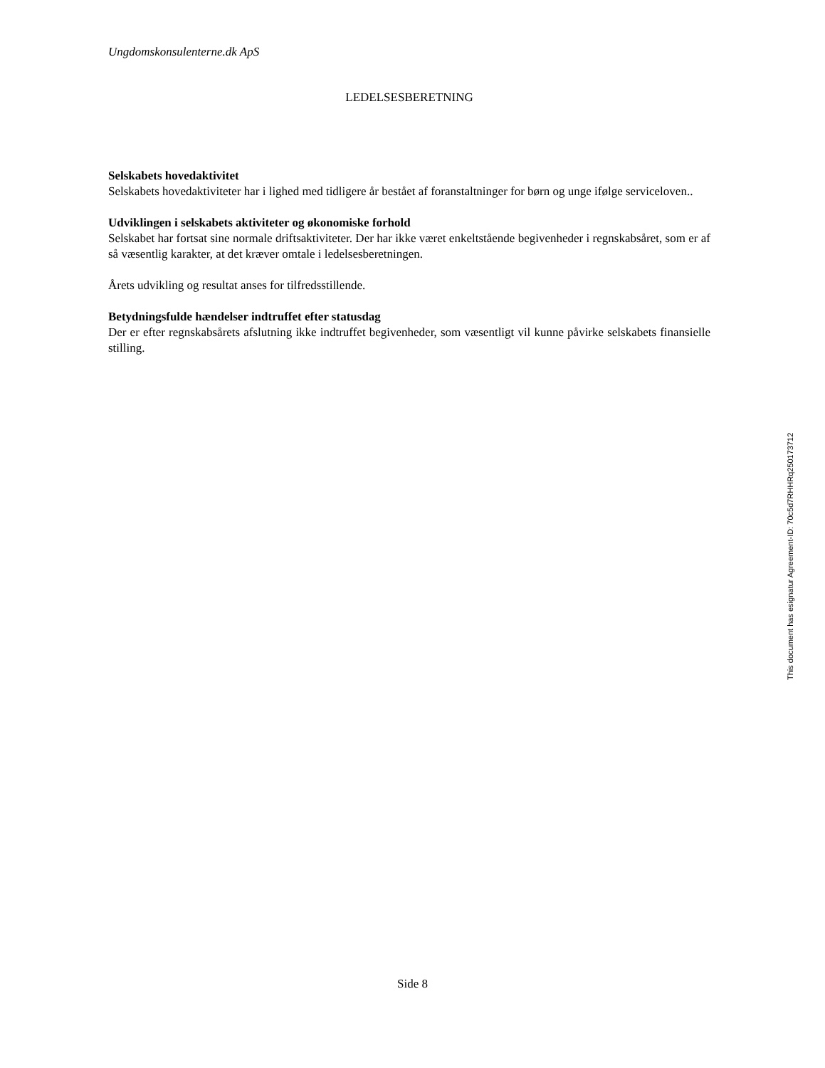Ungdomskonsulenterne.dk ApS
LEDELSESBERETNING
Selskabets hovedaktivitet
Selskabets hovedaktiviteter har i lighed med tidligere år bestået af foranstaltninger for børn og unge ifølge serviceloven..
Udviklingen i selskabets aktiviteter og økonomiske forhold
Selskabet har fortsat sine normale driftsaktiviteter. Der har ikke været enkeltstående begivenheder i regnskabsåret, som er af så væsentlig karakter, at det kræver omtale i ledelsesberetningen.
Årets udvikling og resultat anses for tilfredsstillende.
Betydningsfulde hændelser indtruffet efter statusdag
Der er efter regnskabsårets afslutning ikke indtruffet begivenheder, som væsentligt vil kunne påvirke selskabets finansielle stilling.
This document has esignatur Agreement-ID: 70c5d7RHHRq250173712
Side 8